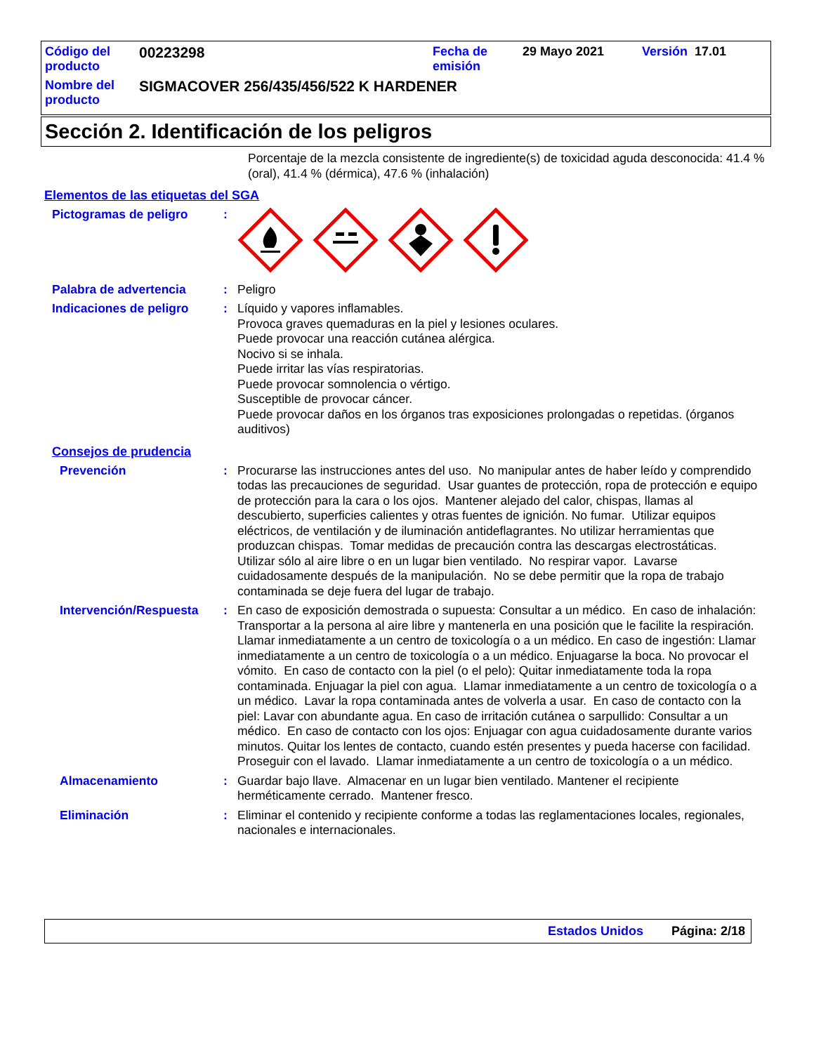| Código del producto | 00223298 | Fecha de emisión | 29 Mayo 2021 | Versión 17.01 |
| Nombre del producto | SIGMACOVER 256/435/456/522 K HARDENER | | | |
Sección 2. Identificación de los peligros
Porcentaje de la mezcla consistente de ingrediente(s) de toxicidad aguda desconocida: 41.4 % (oral), 41.4 % (dérmica), 47.6 % (inhalación)
Elementos de las etiquetas del SGA
Pictogramas de peligro :
Palabra de advertencia : Peligro
Indicaciones de peligro : Líquido y vapores inflamables.
Provoca graves quemaduras en la piel y lesiones oculares.
Puede provocar una reacción cutánea alérgica.
Nocivo si se inhala.
Puede irritar las vías respiratorias.
Puede provocar somnolencia o vértigo.
Susceptible de provocar cáncer.
Puede provocar daños en los órganos tras exposiciones prolongadas o repetidas. (órganos auditivos)
Consejos de prudencia
Prevención : Procurarse las instrucciones antes del uso. No manipular antes de haber leído y comprendido todas las precauciones de seguridad. Usar guantes de protección, ropa de protección e equipo de protección para la cara o los ojos. Mantener alejado del calor, chispas, llamas al descubierto, superficies calientes y otras fuentes de ignición. No fumar. Utilizar equipos eléctricos, de ventilación y de iluminación antideflagrantes. No utilizar herramientas que produzcan chispas. Tomar medidas de precaución contra las descargas electrostáticas. Utilizar sólo al aire libre o en un lugar bien ventilado. No respirar vapor. Lavarse cuidadosamente después de la manipulación. No se debe permitir que la ropa de trabajo contaminada se deje fuera del lugar de trabajo.
Intervención/Respuesta : En caso de exposición demostrada o supuesta: Consultar a un médico. En caso de inhalación: Transportar a la persona al aire libre y mantenerla en una posición que le facilite la respiración. Llamar inmediatamente a un centro de toxicología o a un médico. En caso de ingestión: Llamar inmediatamente a un centro de toxicología o a un médico. Enjuagarse la boca. No provocar el vómito. En caso de contacto con la piel (o el pelo): Quitar inmediatamente toda la ropa contaminada. Enjuagar la piel con agua. Llamar inmediatamente a un centro de toxicología o a un médico. Lavar la ropa contaminada antes de volverla a usar. En caso de contacto con la piel: Lavar con abundante agua. En caso de irritación cutánea o sarpullido: Consultar a un médico. En caso de contacto con los ojos: Enjuagar con agua cuidadosamente durante varios minutos. Quitar los lentes de contacto, cuando estén presentes y pueda hacerse con facilidad. Proseguir con el lavado. Llamar inmediatamente a un centro de toxicología o a un médico.
Almacenamiento : Guardar bajo llave. Almacenar en un lugar bien ventilado. Mantener el recipiente herméticamente cerrado. Mantener fresco.
Eliminación : Eliminar el contenido y recipiente conforme a todas las reglamentaciones locales, regionales, nacionales e internacionales.
Estados Unidos Página: 2/18